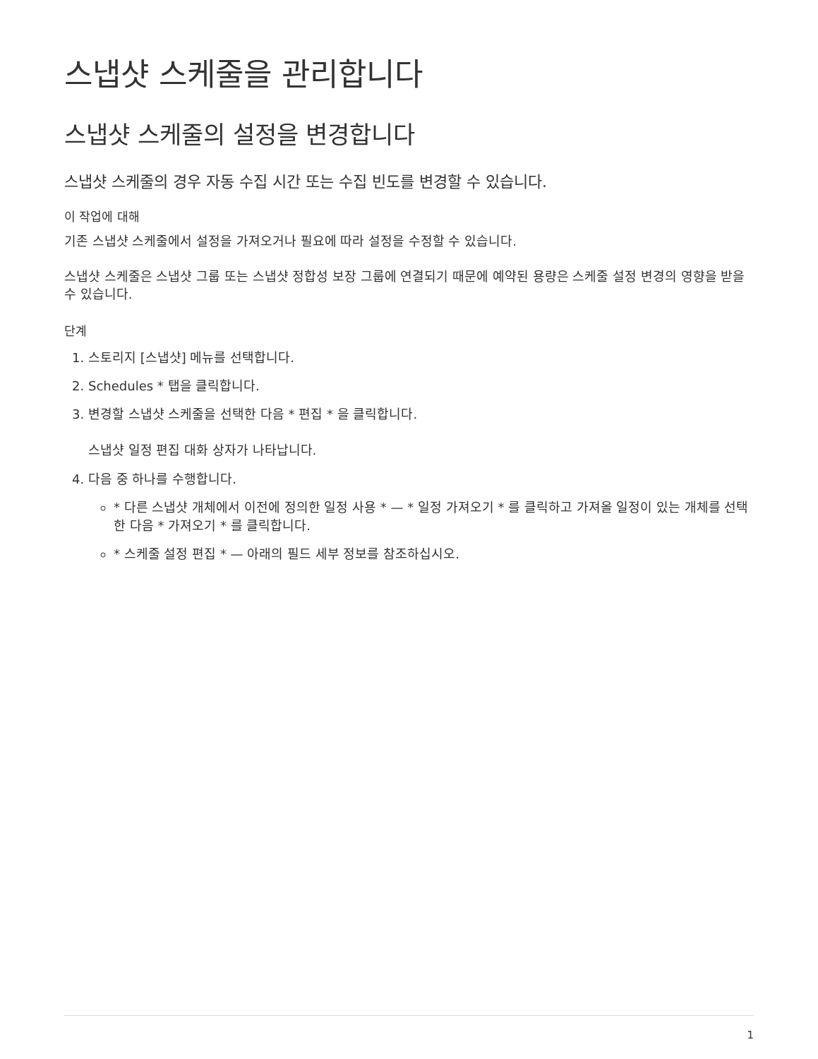스냅샷 스케줄을 관리합니다
스냅샷 스케줄의 설정을 변경합니다
스냅샷 스케줄의 경우 자동 수집 시간 또는 수집 빈도를 변경할 수 있습니다.
이 작업에 대해
기존 스냅샷 스케줄에서 설정을 가져오거나 필요에 따라 설정을 수정할 수 있습니다.
스냅샷 스케줄은 스냅샷 그룹 또는 스냅샷 정합성 보장 그룹에 연결되기 때문에 예약된 용량은 스케줄 설정 변경의 영향을 받을 수 있습니다.
단계
1. 스토리지 [스냅샷] 메뉴를 선택합니다.
2. Schedules * 탭을 클릭합니다.
3. 변경할 스냅샷 스케줄을 선택한 다음 * 편집 * 을 클릭합니다.
스냅샷 일정 편집 대화 상자가 나타납니다.
4. 다음 중 하나를 수행합니다.
* 다른 스냅샷 개체에서 이전에 정의한 일정 사용 * — * 일정 가져오기 * 를 클릭하고 가져올 일정이 있는 개체를 선택한 다음 * 가져오기 * 를 클릭합니다.
* 스케줄 설정 편집 * — 아래의 필드 세부 정보를 참조하십시오.
1